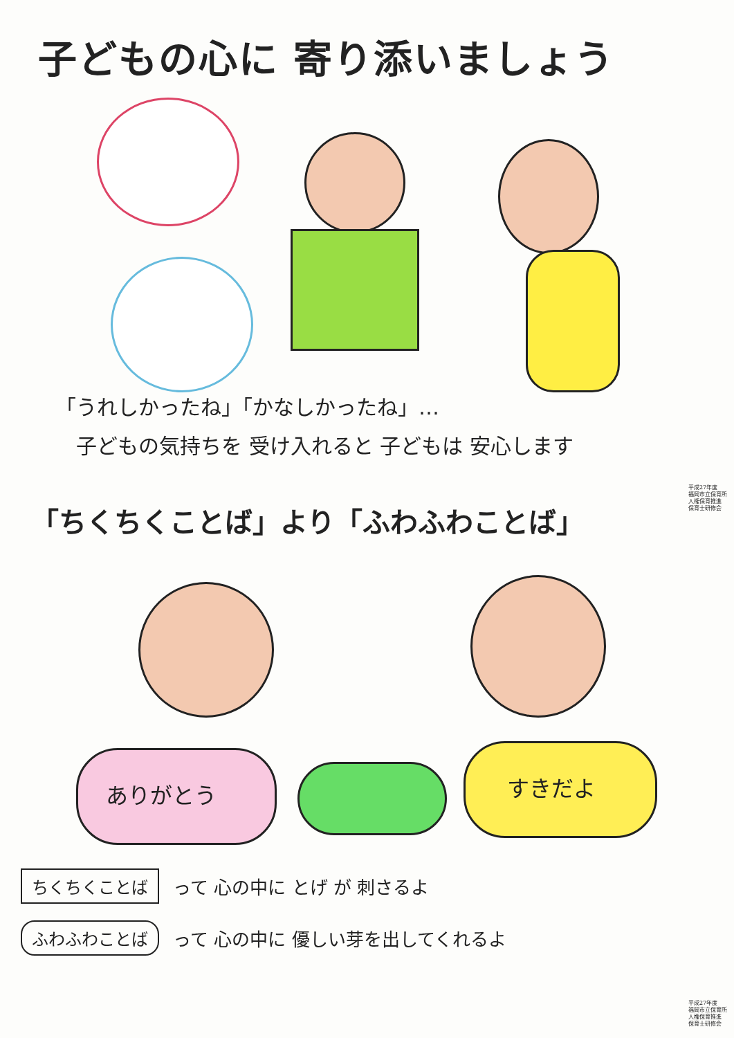子どもの心に 寄り添いましょう
「うれしかったね」「かなしかったね」…
　子どもの気持ちを 受け入れると 子どもは 安心します
平成27年度
福岡市立保育所
人権保育推進
保育士研修会
「ちくちくことば」より「ふわふわことば」
ありがとう すきだよ
ちくちくことば って 心の中に とげ が 刺さるよ
ふわふわことば って 心の中に 優しい芽を出してくれるよ
平成27年度
福岡市立保育所
人権保育推進
保育士研修会